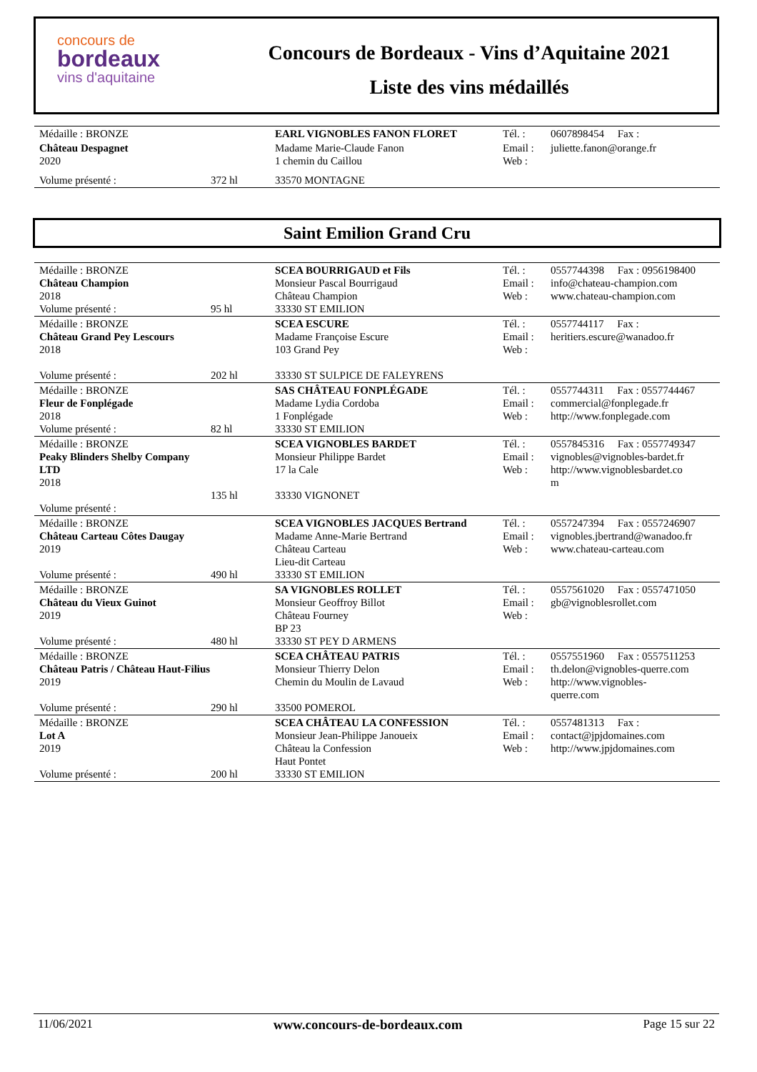concours de
bordeaux
vins d'aquitaine
Concours de Bordeaux - Vins d’Aquitaine 2021
Liste des vins médaillés
| Médaille : BRONZE | | EARL VIGNOBLES FANON FLORET | Tél. : | 0607898454 Fax : |
| Château Despagnet 2020 | | Madame Marie-Claude Fanon 1 chemin du Caillou | Email : Web : | juliette.fanon@orange.fr |
| Volume présenté : | 372 hl | 33570 MONTAGNE | | |
Saint Emilion Grand Cru
| Médaille : BRONZE Château Champion 2018 Volume présenté : | 95 hl | SCEA BOURRIGAUD et Fils Monsieur Pascal Bourrigaud Château Champion 33330 ST EMILION | Tél. : Email : Web : | 0557744398 Fax : 0956198400 info@chateau-champion.com www.chateau-champion.com |
| Médaille : BRONZE Château Grand Pey Lescours 2018 Volume présenté : | 202 hl | SCEA ESCURE Madame Françoise Escure 103 Grand Pey 33330 ST SULPICE DE FALEYRENS | Tél. : Email : Web : | 0557744117 Fax : heritiers.escure@wanadoo.fr |
| Médaille : BRONZE Fleur de Fonplégade 2018 Volume présenté : | 82 hl | SAS CHÂTEAU FONPLÉGADE Madame Lydia Cordoba 1 Fonplégade 33330 ST EMILION | Tél. : Email : Web : | 0557744311 Fax : 0557744467 commercial@fonplegade.fr http://www.fonplegade.com |
| Médaille : BRONZE Peaky Blinders Shelby Company LTD 2018 Volume présenté : | 135 hl | SCEA VIGNOBLES BARDET Monsieur Philippe Bardet 17 la Cale 33330 VIGNONET | Tél. : Email : Web : | 0557845316 Fax : 0557749347 vignobles@vignobles-bardet.fr http://www.vignoblesbardet.co m |
| Médaille : BRONZE Château Carteau Côtes Daugay 2019 Volume présenté : | 490 hl | SCEA VIGNOBLES JACQUES Bertrand Madame Anne-Marie Bertrand Château Carteau Lieu-dit Carteau 33330 ST EMILION | Tél. : Email : Web : | 0557247394 Fax : 0557246907 vignobles.jbertrand@wanadoo.fr www.chateau-carteau.com |
| Médaille : BRONZE Château du Vieux Guinot 2019 Volume présenté : | 480 hl | SA VIGNOBLES ROLLET Monsieur Geoffroy Billot Château Fourney BP 23 33330 ST PEY D ARMENS | Tél. : Email : Web : | 0557561020 Fax : 0557471050 gb@vignoblesrollet.com |
| Médaille : BRONZE Château Patris / Château Haut-Filius 2019 Volume présenté : | 290 hl | SCEA CHÂTEAU PATRIS Monsieur Thierry Delon Chemin du Moulin de Lavaud 33500 POMEROL | Tél. : Email : Web : | 0557551960 Fax : 0557511253 th.delon@vignobles-querre.com http://www.vignobles- querre.com |
| Médaille : BRONZE Lot A 2019 Volume présenté : | 200 hl | SCEA CHÂTEAU LA CONFESSION Monsieur Jean-Philippe Janoueix Château la Confession Haut Pontet 33330 ST EMILION | Tél. : Email : Web : | 0557481313 Fax : contact@jpjdomaines.com http://www.jpjdomaines.com |
11/06/2021 www.concours-de-bordeaux.com Page 15 sur 22